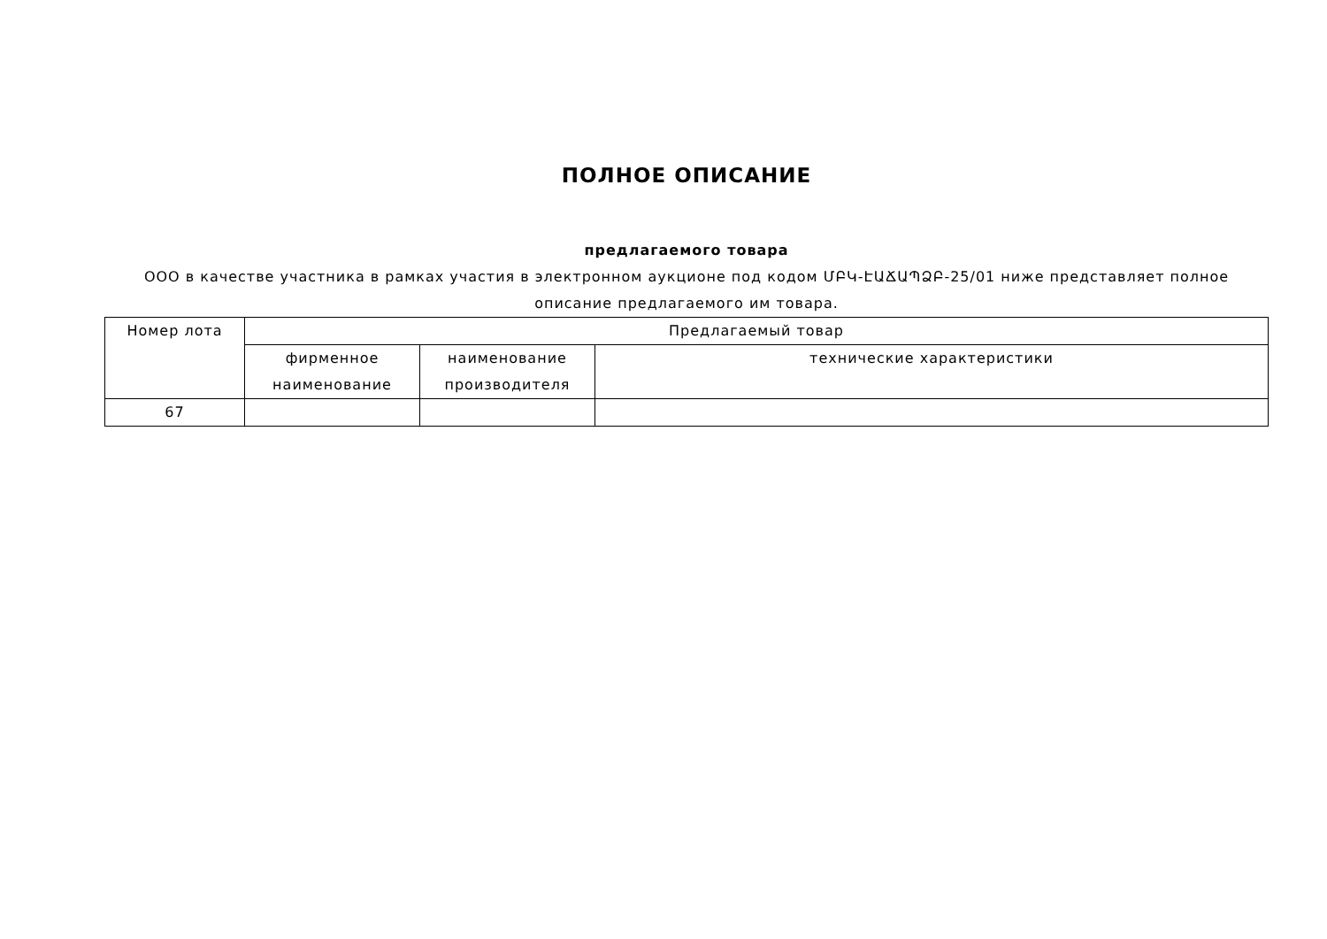ПОЛНОЕ ОПИСАНИЕ
предлагаемого товара
ООО в качестве участника в рамках участия в электронном аукционе под кодом ՄԲԿ-ԷԱՃԱՊՁԲ-25/01 ниже представляет полное описание предлагаемого им товара.
| Номер лота | Предлагаемый товар | | |
| | фирменное наименование | наименование производителя | технические характеристики |
| 67 | | | |